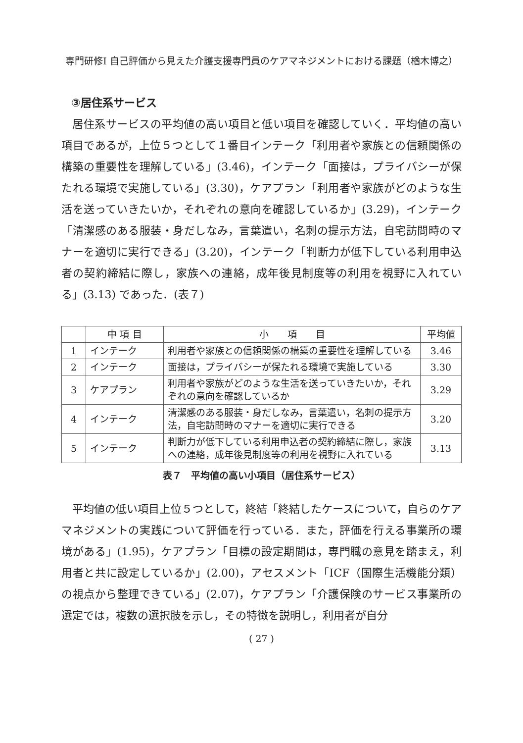専門研修Ⅰ 自己評価から見えた介護支援専門員のケアマネジメントにおける課題（楢木博之）
③居住系サービス
居住系サービスの平均値の高い項目と低い項目を確認していく．平均値の高い項目であるが，上位５つとして１番目インテーク「利用者や家族との信頼関係の構築の重要性を理解している」(3.46)，インテーク「面接は，プライバシーが保たれる環境で実施している」(3.30)，ケアプラン「利用者や家族がどのような生活を送っていきたいか，それぞれの意向を確認しているか」(3.29)，インテーク「清潔感のある服装・身だしなみ，言葉遣い，名刺の提示方法，自宅訪問時のマナーを適切に実行できる」(3.20)，インテーク「判断力が低下している利用申込者の契約締結に際し，家族への連絡，成年後見制度等の利用を視野に入れている」(3.13) であった．(表７)
| | 中 項 目 | 小 項 目 | 平均値 |
| --- | --- | --- | --- |
| 1 | インテーク | 利用者や家族との信頼関係の構築の重要性を理解している | 3.46 |
| 2 | インテーク | 面接は，プライバシーが保たれる環境で実施している | 3.30 |
| 3 | ケアプラン | 利用者や家族がどのような生活を送っていきたいか，それぞれの意向を確認しているか | 3.29 |
| 4 | インテーク | 清潔感のある服装・身だしなみ，言葉遣い，名刺の提示方法，自宅訪問時のマナーを適切に実行できる | 3.20 |
| 5 | インテーク | 判断力が低下している利用申込者の契約締結に際し，家族への連絡，成年後見制度等の利用を視野に入れている | 3.13 |
表７　平均値の高い小項目（居住系サービス）
平均値の低い項目上位５つとして，終結「終結したケースについて，自らのケアマネジメントの実践について評価を行っている．また，評価を行える事業所の環境がある」(1.95)，ケアプラン「目標の設定期間は，専門職の意見を踏まえ，利用者と共に設定しているか」(2.00)，アセスメント「ICF（国際生活機能分類）の視点から整理できている」(2.07)，ケアプラン「介護保険のサービス事業所の選定では，複数の選択肢を示し，その特徴を説明し，利用者が自分
( 27 )